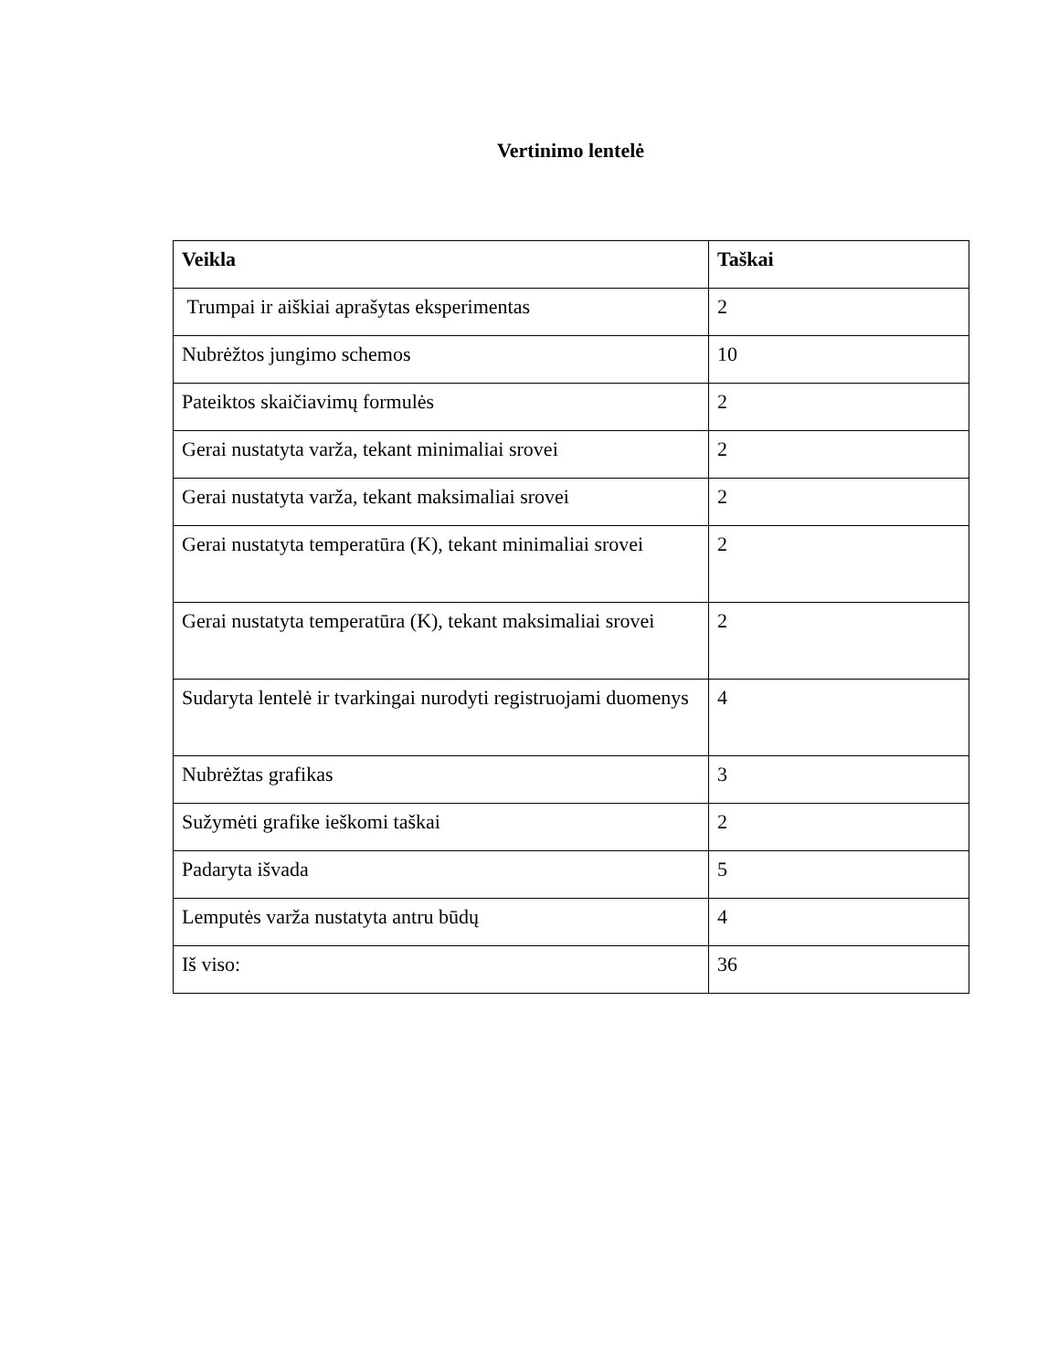Vertinimo lentelė
| Veikla | Taškai |
| --- | --- |
| Trumpai ir aiškiai aprašytas eksperimentas | 2 |
| Nubrėžtos jungimo schemos | 10 |
| Pateiktos skaičiavimų formulės | 2 |
| Gerai nustatyta varža, tekant minimaliai srovei | 2 |
| Gerai nustatyta varža, tekant maksimaliai srovei | 2 |
| Gerai nustatyta temperatūra (K), tekant minimaliai srovei | 2 |
| Gerai nustatyta temperatūra (K), tekant maksimaliai srovei | 2 |
| Sudaryta lentelė ir tvarkingai nurodyti registruojami duomenys | 4 |
| Nubrėžtas grafikas | 3 |
| Sužymėti grafike ieškomi taškai | 2 |
| Padaryta išvada | 5 |
| Lemputės varža nustatyta antru būdų | 4 |
| Iš viso: | 36 |